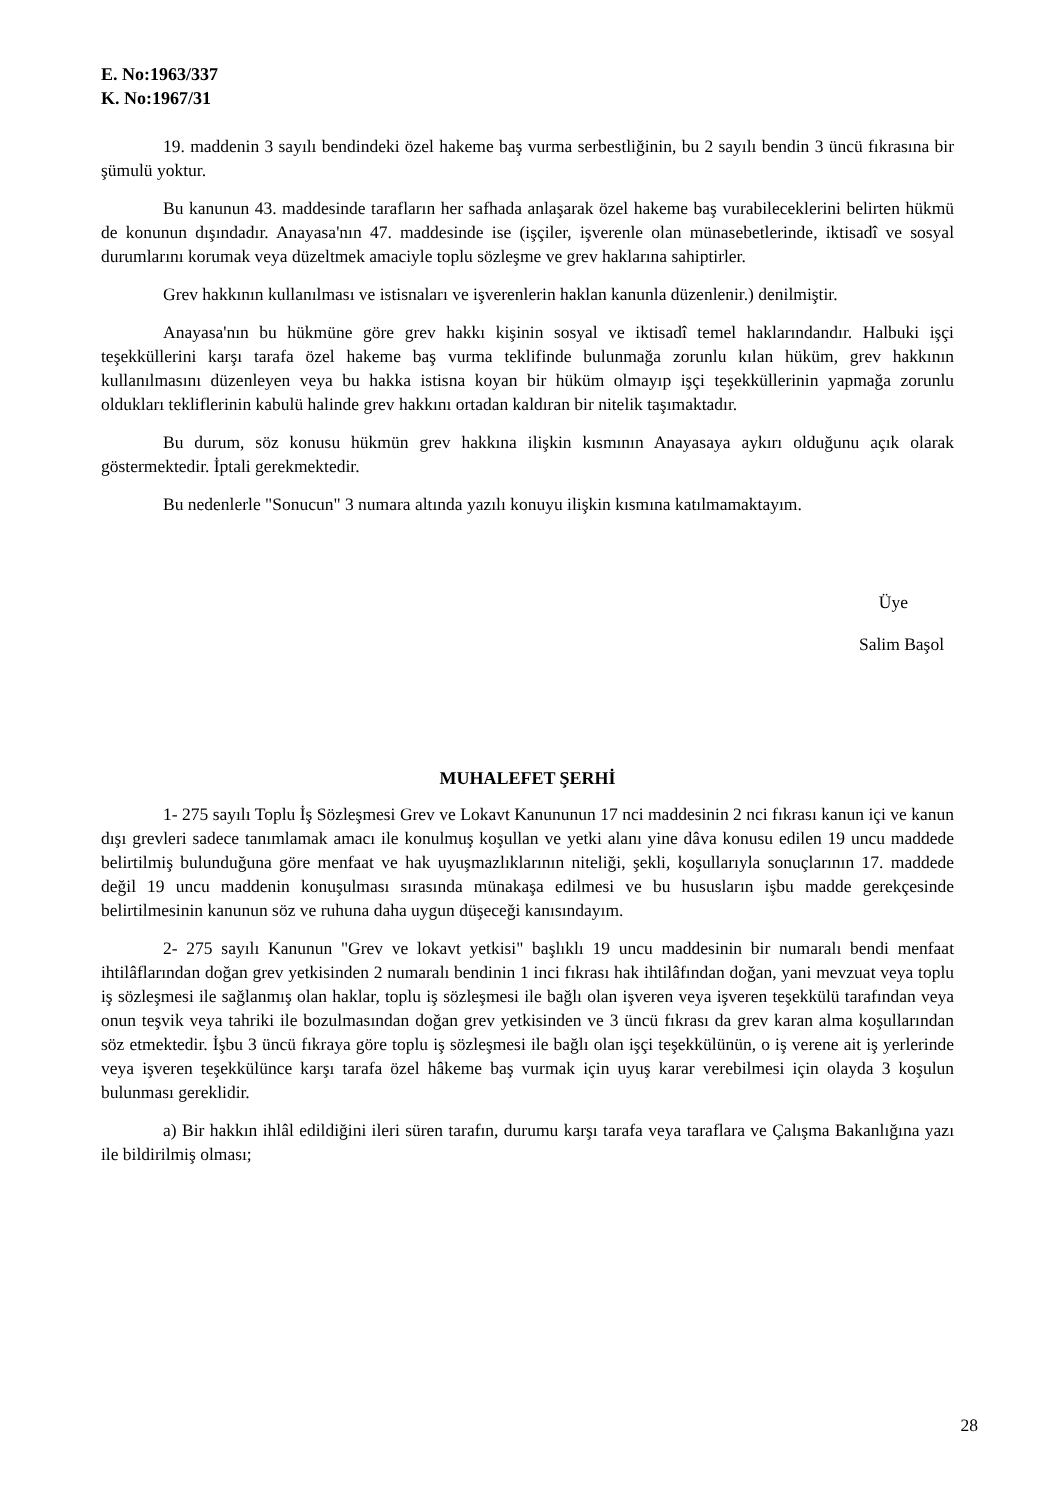E. No:1963/337
K. No:1967/31
19. maddenin 3 sayılı bendindeki özel hakeme baş vurma serbestliğinin, bu 2 sayılı bendin 3 üncü fıkrasına bir şümulü yoktur.
Bu kanunun 43. maddesinde tarafların her safhada anlaşarak özel hakeme baş vurabileceklerini belirten hükmü de konunun dışındadır. Anayasa'nın 47. maddesinde ise (işçiler, işverenle olan münasebetlerinde, iktisadî ve sosyal durumlarını korumak veya düzeltmek amaciyle toplu sözleşme ve grev haklarına sahiptirler.
Grev hakkının kullanılması ve istisnaları ve işverenlerin haklan kanunla düzenlenir.) denilmiştir.
Anayasa'nın bu hükmüne göre grev hakkı kişinin sosyal ve iktisadî temel haklarındandır. Halbuki işçi teşekküllerini karşı tarafa özel hakeme baş vurma teklifinde bulunmağa zorunlu kılan hüküm, grev hakkının kullanılmasını düzenleyen veya bu hakka istisna koyan bir hüküm olmayıp işçi teşekküllerinin yapmağa zorunlu oldukları tekliflerinin kabulü halinde grev hakkını ortadan kaldıran bir nitelik taşımaktadır.
Bu durum, söz konusu hükmün grev hakkına ilişkin kısmının Anayasaya aykırı olduğunu açık olarak göstermektedir. İptali gerekmektedir.
Bu nedenlerle "Sonucun" 3 numara altında yazılı konuyu ilişkin kısmına katılmamaktayım.
Üye
Salim Başol
MUHALEFET ŞERHİ
1- 275 sayılı Toplu İş Sözleşmesi Grev ve Lokavt Kanununun 17 nci maddesinin 2 nci fıkrası kanun içi ve kanun dışı grevleri sadece tanımlamak amacı ile konulmuş koşullan ve yetki alanı yine dâva konusu edilen 19 uncu maddede belirtilmiş bulunduğuna göre menfaat ve hak uyuşmazlıklarının niteliği, şekli, koşullarıyla sonuçlarının 17. maddede değil 19 uncu maddenin konuşulması sırasında münakaşa edilmesi ve bu hususların işbu madde gerekçesinde belirtilmesinin kanunun söz ve ruhuna daha uygun düşeceği kanısındayım.
2- 275 sayılı Kanunun "Grev ve lokavt yetkisi" başlıklı 19 uncu maddesinin bir numaralı bendi menfaat ihtilâflarından doğan grev yetkisinden 2 numaralı bendinin 1 inci fıkrası hak ihtilâfından doğan, yani mevzuat veya toplu iş sözleşmesi ile sağlanmış olan haklar, toplu iş sözleşmesi ile bağlı olan işveren veya işveren teşekkülü tarafından veya onun teşvik veya tahriki ile bozulmasından doğan grev yetkisinden ve 3 üncü fıkrası da grev karan alma koşullarından söz etmektedir. İşbu 3 üncü fıkraya göre toplu iş sözleşmesi ile bağlı olan işçi teşekkülünün, o iş verene ait iş yerlerinde veya işveren teşekkülünce karşı tarafa özel hâkeme baş vurmak için uyuş karar verebilmesi için olayda 3 koşulun bulunması gereklidir.
a) Bir hakkın ihlâl edildiğini ileri süren tarafın, durumu karşı tarafa veya taraflara ve Çalışma Bakanlığına yazı ile bildirilmiş olması;
28